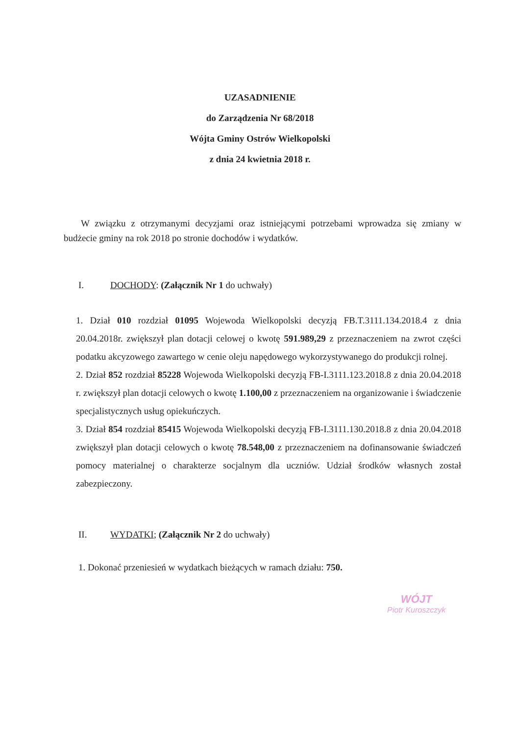UZASADNIENIE
do Zarządzenia Nr 68/2018
Wójta Gminy Ostrów Wielkopolski
z dnia 24 kwietnia 2018 r.
W związku z otrzymanymi decyzjami oraz istniejącymi potrzebami wprowadza się zmiany w budżecie gminy na rok 2018 po stronie dochodów i wydatków.
I. DOCHODY: (Załącznik Nr 1 do uchwały)
1. Dział 010 rozdział 01095 Wojewoda Wielkopolski decyzją FB.T.3111.134.2018.4 z dnia 20.04.2018r. zwiększył plan dotacji celowej o kwotę 591.989,29 z przeznaczeniem na zwrot części podatku akcyzowego zawartego w cenie oleju napędowego wykorzystywanego do produkcji rolnej.
2. Dział 852 rozdział 85228 Wojewoda Wielkopolski decyzją FB-I.3111.123.2018.8 z dnia 20.04.2018 r. zwiększył plan dotacji celowych o kwotę 1.100,00 z przeznaczeniem na organizowanie i świadczenie specjalistycznych usług opiekuńczych.
3. Dział 854 rozdział 85415 Wojewoda Wielkopolski decyzją FB-I.3111.130.2018.8 z dnia 20.04.2018 zwiększył plan dotacji celowych o kwotę 78.548,00 z przeznaczeniem na dofinansowanie świadczeń pomocy materialnej o charakterze socjalnym dla uczniów. Udział środków własnych został zabezpieczony.
II. WYDATKI; (Załącznik Nr 2 do uchwały)
1. Dokonać przeniesień w wydatkach bieżących w ramach działu: 750.
WÓJT
Piotr Kuroszczyk